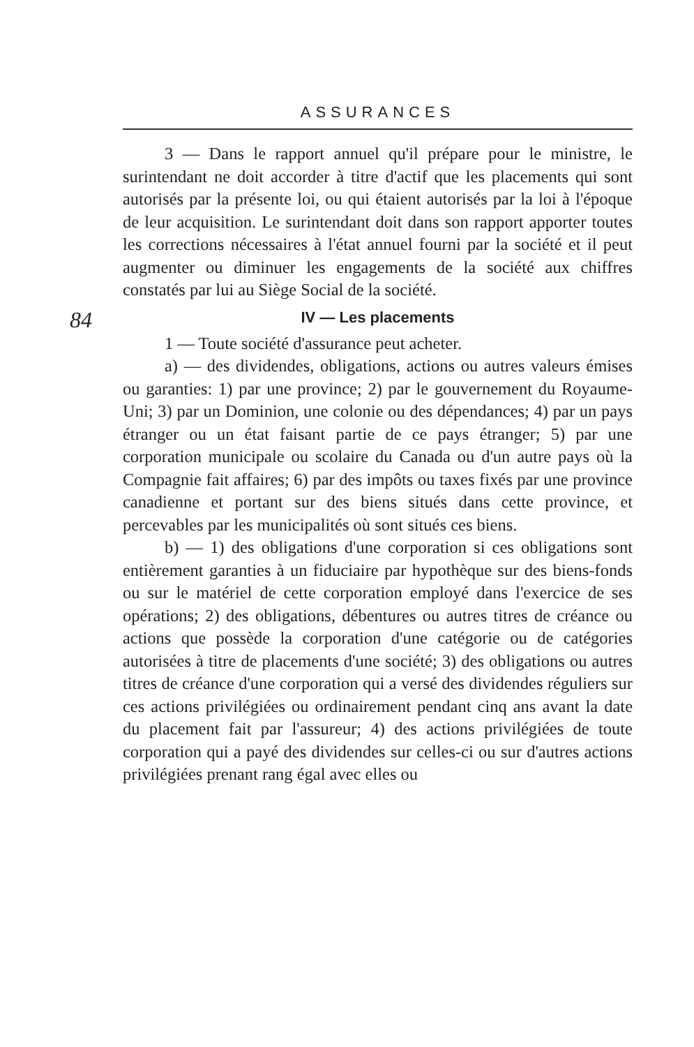ASSURANCES
3 — Dans le rapport annuel qu'il prépare pour le ministre, le surintendant ne doit accorder à titre d'actif que les placements qui sont autorisés par la présente loi, ou qui étaient autorisés par la loi à l'époque de leur acquisition. Le surintendant doit dans son rapport apporter toutes les corrections nécessaires à l'état annuel fourni par la société et il peut augmenter ou diminuer les engagements de la société aux chiffres constatés par lui au Siège Social de la société.
84
IV — Les placements
1 — Toute société d'assurance peut acheter.
a) — des dividendes, obligations, actions ou autres valeurs émises ou garanties: 1) par une province; 2) par le gouvernement du Royaume-Uni; 3) par un Dominion, une colonie ou des dépendances; 4) par un pays étranger ou un état faisant partie de ce pays étranger; 5) par une corporation municipale ou scolaire du Canada ou d'un autre pays où la Compagnie fait affaires; 6) par des impôts ou taxes fixés par une province canadienne et portant sur des biens situés dans cette province, et percevables par les municipalités où sont situés ces biens.
b) — 1) des obligations d'une corporation si ces obligations sont entièrement garanties à un fiduciaire par hypothèque sur des biens-fonds ou sur le matériel de cette corporation employé dans l'exercice de ses opérations; 2) des obligations, débentures ou autres titres de créance ou actions que possède la corporation d'une catégorie ou de catégories autorisées à titre de placements d'une société; 3) des obligations ou autres titres de créance d'une corporation qui a versé des dividendes réguliers sur ces actions privilégiées ou ordinairement pendant cinq ans avant la date du placement fait par l'assureur; 4) des actions privilégiées de toute corporation qui a payé des dividendes sur celles-ci ou sur d'autres actions privilégiées prenant rang égal avec elles ou